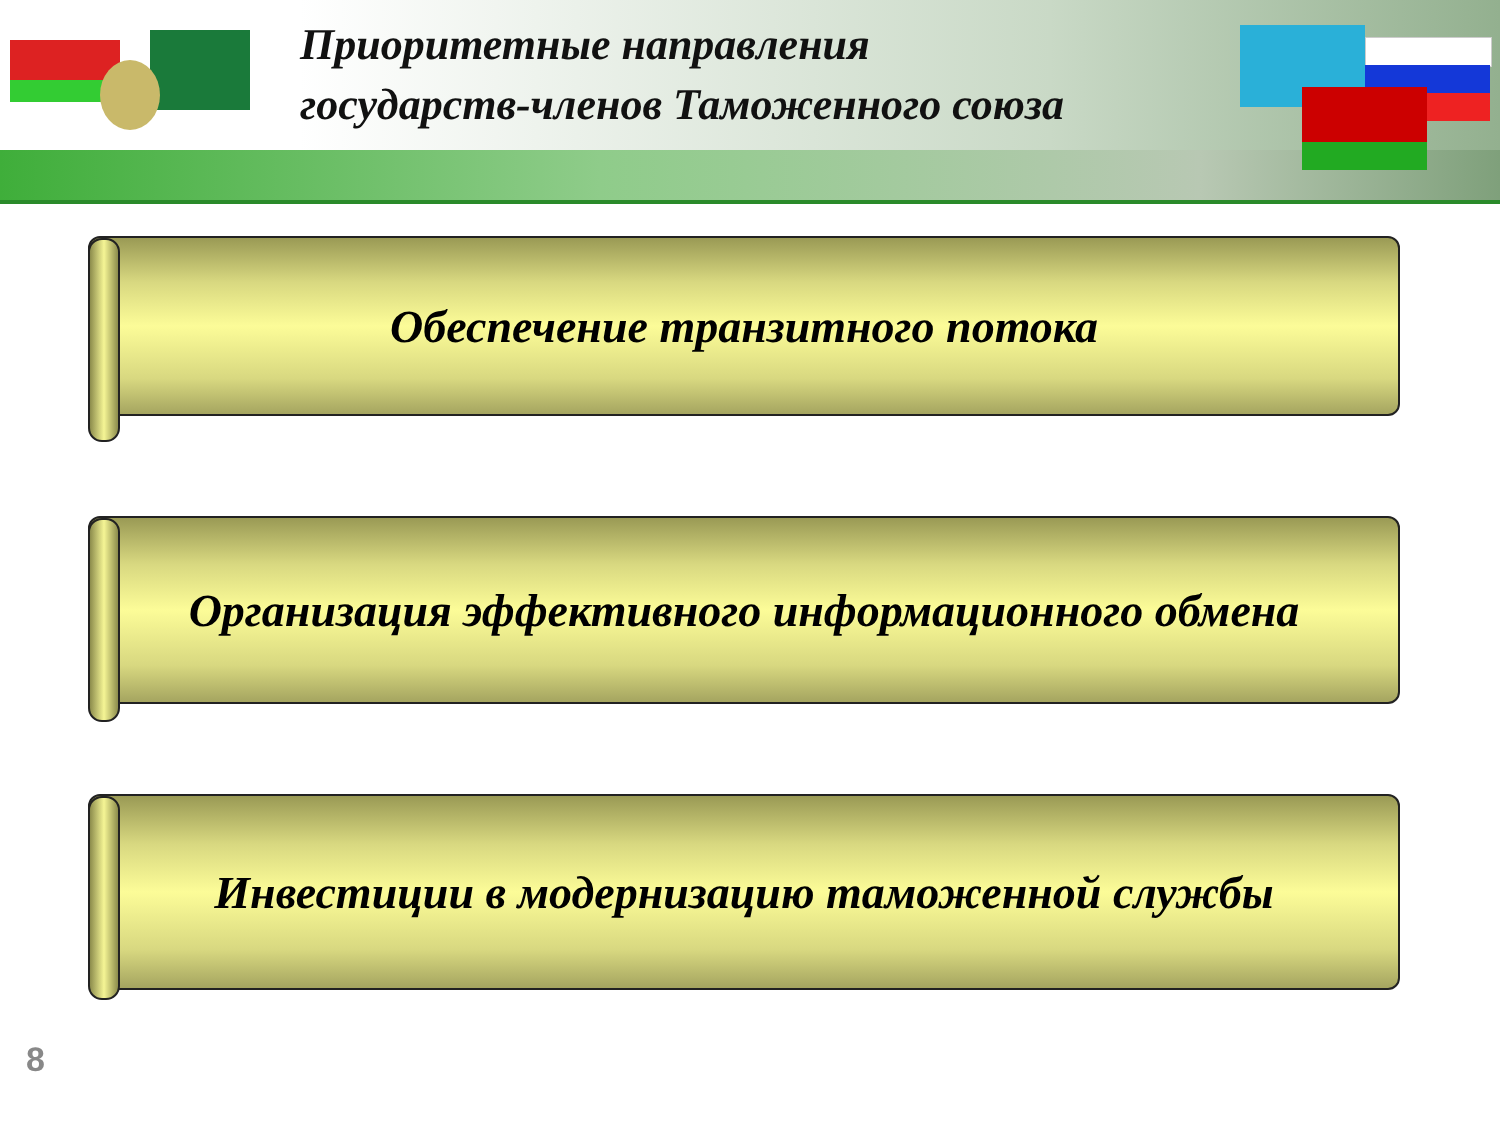Приоритетные направления
государств-членов Таможенного союза
Обеспечение транзитного потока
Организация эффективного информационного обмена
Инвестиции в модернизацию таможенной службы
8